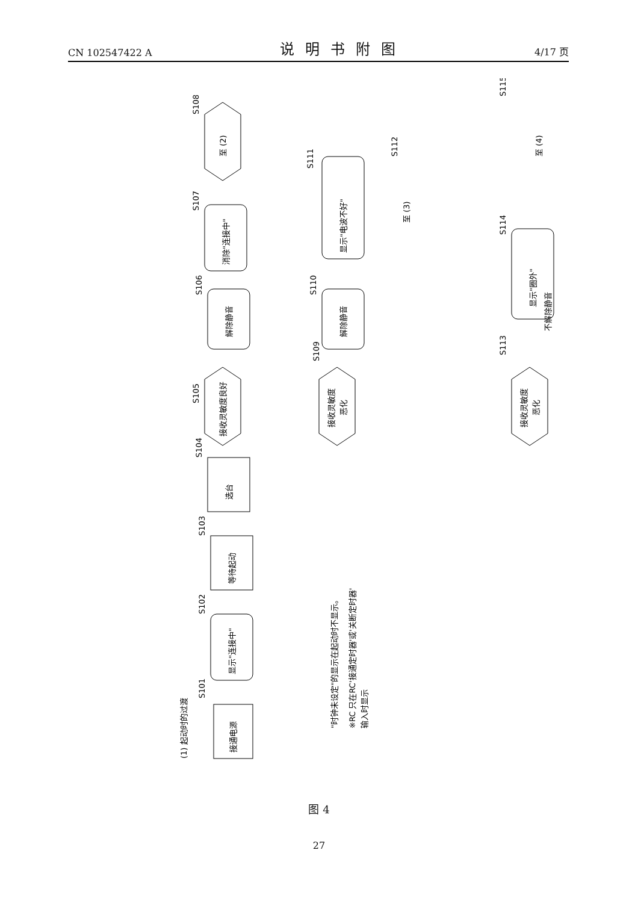CN 102547422 A 说明书附图 4/17 页
(1) 起动时的过渡
接通电源
S101
显示"连接中"
S102
等待起动
S103
选台
S104
接收灵敏度良好
S105
解除静音
S106
消除"连接中"
S107
至 (2)
S108
"时钟未设定"的显示在起动时不显示。
※RC 只在RC'接通定时器'或'关断定时器'
输入时显示
接收灵敏度
恶化
S109
解除静音
S110
显示"电波不好"
S111
至 (3)
S112
接收灵敏度
恶化
S113
不解除静音
显示"圈外"
S114
至 (4)
S115
图 4
27